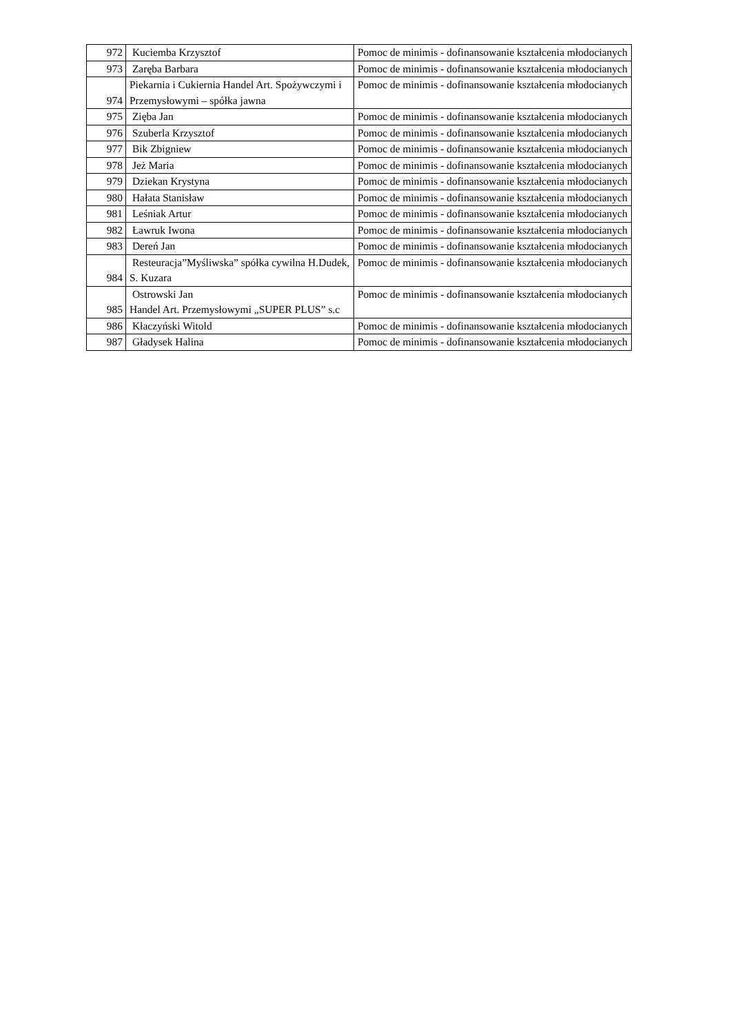| 972 | Kuciemba Krzysztof | Pomoc de minimis - dofinansowanie kształcenia młodocianych |
| 973 | Zaręba Barbara | Pomoc de minimis - dofinansowanie kształcenia młodocianych |
| 974 | Piekarnia i Cukiernia Handel Art. Spożywczymi i Przemysłowymi – spółka jawna | Pomoc de minimis - dofinansowanie kształcenia młodocianych |
| 975 | Zięba Jan | Pomoc de minimis - dofinansowanie kształcenia młodocianych |
| 976 | Szuberla Krzysztof | Pomoc de minimis - dofinansowanie kształcenia młodocianych |
| 977 | Bik Zbigniew | Pomoc de minimis - dofinansowanie kształcenia młodocianych |
| 978 | Jeż Maria | Pomoc de minimis - dofinansowanie kształcenia młodocianych |
| 979 | Dziekan Krystyna | Pomoc de minimis - dofinansowanie kształcenia młodocianych |
| 980 | Hałata Stanisław | Pomoc de minimis - dofinansowanie kształcenia młodocianych |
| 981 | Leśniak Artur | Pomoc de minimis - dofinansowanie kształcenia młodocianych |
| 982 | Ławruk Iwona | Pomoc de minimis - dofinansowanie kształcenia młodocianych |
| 983 | Dereń Jan | Pomoc de minimis - dofinansowanie kształcenia młodocianych |
| 984 | Resteuracja”Myśliwska” spółka cywilna H.Dudek, S. Kuzara | Pomoc de minimis - dofinansowanie kształcenia młodocianych |
| 985 | Ostrowski Jan Handel Art. Przemysłowymi „SUPER PLUS” s.c | Pomoc de minimis - dofinansowanie kształcenia młodocianych |
| 986 | Kłaczyński Witold | Pomoc de minimis - dofinansowanie kształcenia młodocianych |
| 987 | Gładysek Halina | Pomoc de minimis - dofinansowanie kształcenia młodocianych |